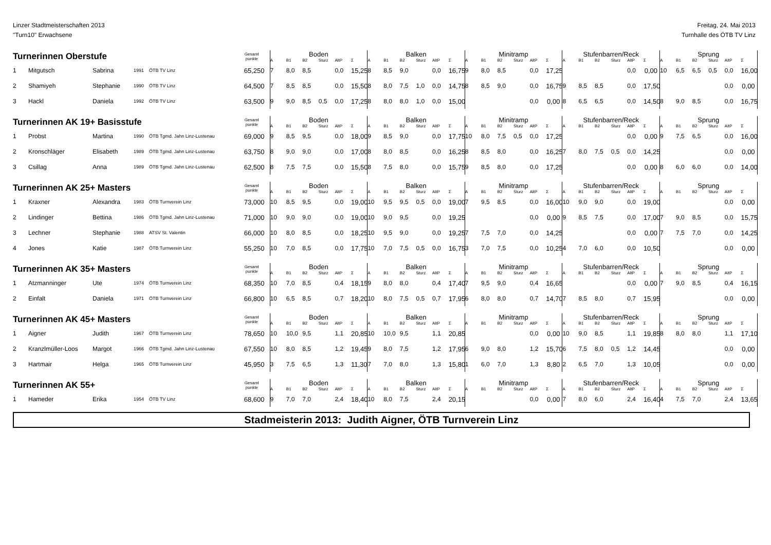Linzer Stadtmeisterschaften 2013
"Turn10" Erwachsene
Freitag, 24. Mai 2013
Turnhalle des ÖTB TV Linz
| Turnerinnen Oberstufe | | | | | Gesamt punkte | Boden | | | | | | Balken | | | | | | Minitramp | | | | | | Stufenbarren/Reck | | | | | | Sprung | | | | | |
| --- | --- | --- | --- | --- | --- | --- | --- | --- | --- | --- | --- | --- | --- | --- | --- | --- | --- | --- | --- | --- | --- | --- | --- | --- | --- | --- | --- | --- | --- | --- | --- | --- | --- | --- | --- |
| | | | | | | A | B1 | B2 | Sturz | AltP | Σ | A | B1 | B2 | Sturz | AltP | Σ | A | B1 | B2 | Sturz | AltP | Σ | A | B1 | B2 | Sturz | AltP | Σ | A | B1 | B2 | Sturz | AltP | Σ |
| 1 | Mitgutsch | Sabrina | 1991 | ÖTB TV Linz | 65,250 | 7 | 8,0 | 8,5 | | 0,0 | 15,25 | 8 | 8,5 | 9,0 | | 0,0 | 16,75 | 9 | 8,0 | 8,5 | | 0,0 | 17,25 | | | | | 0,0 | 0,00 | 10 | 6,5 | 6,5 | 0,5 | 0,0 | 16,00 |
| 2 | Shamiyeh | Stephanie | 1990 | ÖTB TV Linz | 64,500 | 7 | 8,5 | 8,5 | | 0,0 | 15,50 | 8 | 8,0 | 7,5 | 1,0 | 0,0 | 14,75 | 8 | 8,5 | 9,0 | | 0,0 | 16,75 | 9 | 8,5 | 8,5 | | 0,0 | 17,50 | | | | | 0,0 | 0,00 |
| 3 | Hackl | Daniela | 1992 | ÖTB TV Linz | 63,500 | 9 | 9,0 | 8,5 | 0,5 | 0,0 | 17,25 | 8 | 8,0 | 8,0 | 1,0 | 0,0 | 15,00 | | | | | 0,0 | 0,00 | 8 | 6,5 | 6,5 | | 0,0 | 14,50 | 8 | 9,0 | 8,5 | | 0,0 | 16,75 |
| Turnerinnen AK 19+ Basisstufe | | | | | Gesamt punkte | Boden | | | | | | Balken | | | | | | Minitramp | | | | | | Stufenbarren/Reck | | | | | | Sprung | | | | | |
| | | | | | | A | B1 | B2 | Sturz | AltP | Σ | A | B1 | B2 | Sturz | AltP | Σ | A | B1 | B2 | Sturz | AltP | Σ | A | B1 | B2 | Sturz | AltP | Σ | A | B1 | B2 | Sturz | AltP | Σ |
| 1 | Probst | Martina | 1990 | ÖTB Tgmd. Jahn Linz-Lustenau | 69,000 | 9 | 8,5 | 9,5 | | 0,0 | 18,00 | 9 | 8,5 | 9,0 | | 0,0 | 17,75 | 10 | 8,0 | 7,5 | 0,5 | 0,0 | 17,25 | | | | | 0,0 | 0,00 | 9 | 7,5 | 6,5 | | 0,0 | 16,00 |
| 2 | Kronschläger | Elisabeth | 1989 | ÖTB Tgmd. Jahn Linz-Lustenau | 63,750 | 8 | 9,0 | 9,0 | | 0,0 | 17,00 | 8 | 8,0 | 8,5 | | 0,0 | 16,25 | 8 | 8,5 | 8,0 | | 0,0 | 16,25 | 7 | 8,0 | 7,5 | 0,5 | 0,0 | 14,25 | | | | | 0,0 | 0,00 |
| 3 | Csillag | Anna | 1989 | ÖTB Tgmd. Jahn Linz-Lustenau | 62,500 | 8 | 7,5 | 7,5 | | 0,0 | 15,50 | 8 | 7,5 | 8,0 | | 0,0 | 15,75 | 9 | 8,5 | 8,0 | | 0,0 | 17,25 | | | | | 0,0 | 0,00 | 8 | 6,0 | 6,0 | | 0,0 | 14,00 |
| Turnerinnen AK 25+ Masters | | | | | Gesamt punkte | Boden | | | | | | Balken | | | | | | Minitramp | | | | | | Stufenbarren/Reck | | | | | | Sprung | | | | | |
| | | | | | | A | B1 | B2 | Sturz | AltP | Σ | A | B1 | B2 | Sturz | AltP | Σ | A | B1 | B2 | Sturz | AltP | Σ | A | B1 | B2 | Sturz | AltP | Σ | A | B1 | B2 | Sturz | AltP | Σ |
| 1 | Kraxner | Alexandra | 1983 | ÖTB Turnverein Linz | 73,000 | 10 | 8,5 | 9,5 | | 0,0 | 19,00 | 10 | 9,5 | 9,5 | 0,5 | 0,0 | 19,00 | 7 | 9,5 | 8,5 | | 0,0 | 16,00 | 10 | 9,0 | 9,0 | | 0,0 | 19,00 | | | | | 0,0 | 0,00 |
| 2 | Lindinger | Bettina | 1986 | ÖTB Tgmd. Jahn Linz-Lustenau | 71,000 | 10 | 9,0 | 9,0 | | 0,0 | 19,00 | 10 | 9,0 | 9,5 | | 0,0 | 19,25 | | | | | 0,0 | 0,00 | 9 | 8,5 | 7,5 | | 0,0 | 17,00 | 7 | 9,0 | 8,5 | | 0,0 | 15,75 |
| 3 | Lechner | Stephanie | 1988 | ATSV St. Valentin | 66,000 | 10 | 8,0 | 8,5 | | 0,0 | 18,25 | 10 | 9,5 | 9,0 | | 0,0 | 19,25 | 7 | 7,5 | 7,0 | | 0,0 | 14,25 | | | | | 0,0 | 0,00 | 7 | 7,5 | 7,0 | | 0,0 | 14,25 |
| 4 | Jones | Katie | 1987 | ÖTB Turnverein Linz | 55,250 | 10 | 7,0 | 8,5 | | 0,0 | 17,75 | 10 | 7,0 | 7,5 | 0,5 | 0,0 | 16,75 | 3 | 7,0 | 7,5 | | 0,0 | 10,25 | 4 | 7,0 | 6,0 | | 0,0 | 10,50 | | | | | 0,0 | 0,00 |
| Turnerinnen AK 35+ Masters | | | | | Gesamt punkte | Boden | | | | | | Balken | | | | | | Minitramp | | | | | | Stufenbarren/Reck | | | | | | Sprung | | | | | |
| | | | | | | A | B1 | B2 | Sturz | AltP | Σ | A | B1 | B2 | Sturz | AltP | Σ | A | B1 | B2 | Sturz | AltP | Σ | A | B1 | B2 | Sturz | AltP | Σ | A | B1 | B2 | Sturz | AltP | Σ |
| 1 | Atzmanninger | Ute | 1974 | ÖTB Turnverein Linz | 68,350 | 10 | 7,0 | 8,5 | | 0,4 | 18,15 | 9 | 8,0 | 8,0 | | 0,4 | 17,40 | 7 | 9,5 | 9,0 | | 0,4 | 16,65 | | | | | 0,0 | 0,00 | 7 | 9,0 | 8,5 | | 0,4 | 16,15 |
| 2 | Einfalt | Daniela | 1971 | ÖTB Turnverein Linz | 66,800 | 10 | 6,5 | 8,5 | | 0,7 | 18,20 | 10 | 8,0 | 7,5 | 0,5 | 0,7 | 17,95 | 6 | 8,0 | 8,0 | | 0,7 | 14,70 | 7 | 8,5 | 8,0 | | 0,7 | 15,95 | | | | | 0,0 | 0,00 |
| Turnerinnen AK 45+ Masters | | | | | Gesamt punkte | Boden | | | | | | Balken | | | | | | Minitramp | | | | | | Stufenbarren/Reck | | | | | | Sprung | | | | | |
| | | | | | | A | B1 | B2 | Sturz | AltP | Σ | A | B1 | B2 | Sturz | AltP | Σ | A | B1 | B2 | Sturz | AltP | Σ | A | B1 | B2 | Sturz | AltP | Σ | A | B1 | B2 | Sturz | AltP | Σ |
| 1 | Aigner | Judith | 1967 | ÖTB Turnverein Linz | 78,650 | 10 | 10,0 | 9,5 | | 1,1 | 20,85 | 10 | 10,0 | 9,5 | | 1,1 | 20,85 | | | | | 0,0 | 0,00 | 10 | 9,0 | 8,5 | | 1,1 | 19,85 | 8 | 8,0 | 8,0 | | 1,1 | 17,10 |
| 2 | Kranzlmüller-Loos | Margot | 1966 | ÖTB Tgmd. Jahn Linz-Lustenau | 67,550 | 10 | 8,0 | 8,5 | | 1,2 | 19,45 | 9 | 8,0 | 7,5 | | 1,2 | 17,95 | 6 | 9,0 | 8,0 | | 1,2 | 15,70 | 6 | 7,5 | 8,0 | 0,5 | 1,2 | 14,45 | | | | | 0,0 | 0,00 |
| 3 | Hartmair | Helga | 1965 | ÖTB Turnverein Linz | 45,950 | 3 | 7,5 | 6,5 | | 1,3 | 11,30 | 7 | 7,0 | 8,0 | | 1,3 | 15,80 | 1 | 6,0 | 7,0 | | 1,3 | 8,80 | 2 | 6,5 | 7,0 | | 1,3 | 10,05 | | | | | 0,0 | 0,00 |
| Turnerinnen AK 55+ | | | | | Gesamt punkte | Boden | | | | | | Balken | | | | | | Minitramp | | | | | | Stufenbarren/Reck | | | | | | Sprung | | | | | |
| | | | | | | A | B1 | B2 | Sturz | AltP | Σ | A | B1 | B2 | Sturz | AltP | Σ | A | B1 | B2 | Sturz | AltP | Σ | A | B1 | B2 | Sturz | AltP | Σ | A | B1 | B2 | Sturz | AltP | Σ |
| 1 | Hameder | Erika | 1954 | ÖTB TV Linz | 68,600 | 9 | 7,0 | 7,0 | | 2,4 | 18,40 | 10 | 8,0 | 7,5 | | 2,4 | 20,15 | | | | | 0,0 | 0,00 | 7 | 8,0 | 6,0 | | 2,4 | 16,40 | 4 | 7,5 | 7,0 | | 2,4 | 13,65 |
Stadmeisterin 2013: Judith Aigner, ÖTB Turnverein Linz